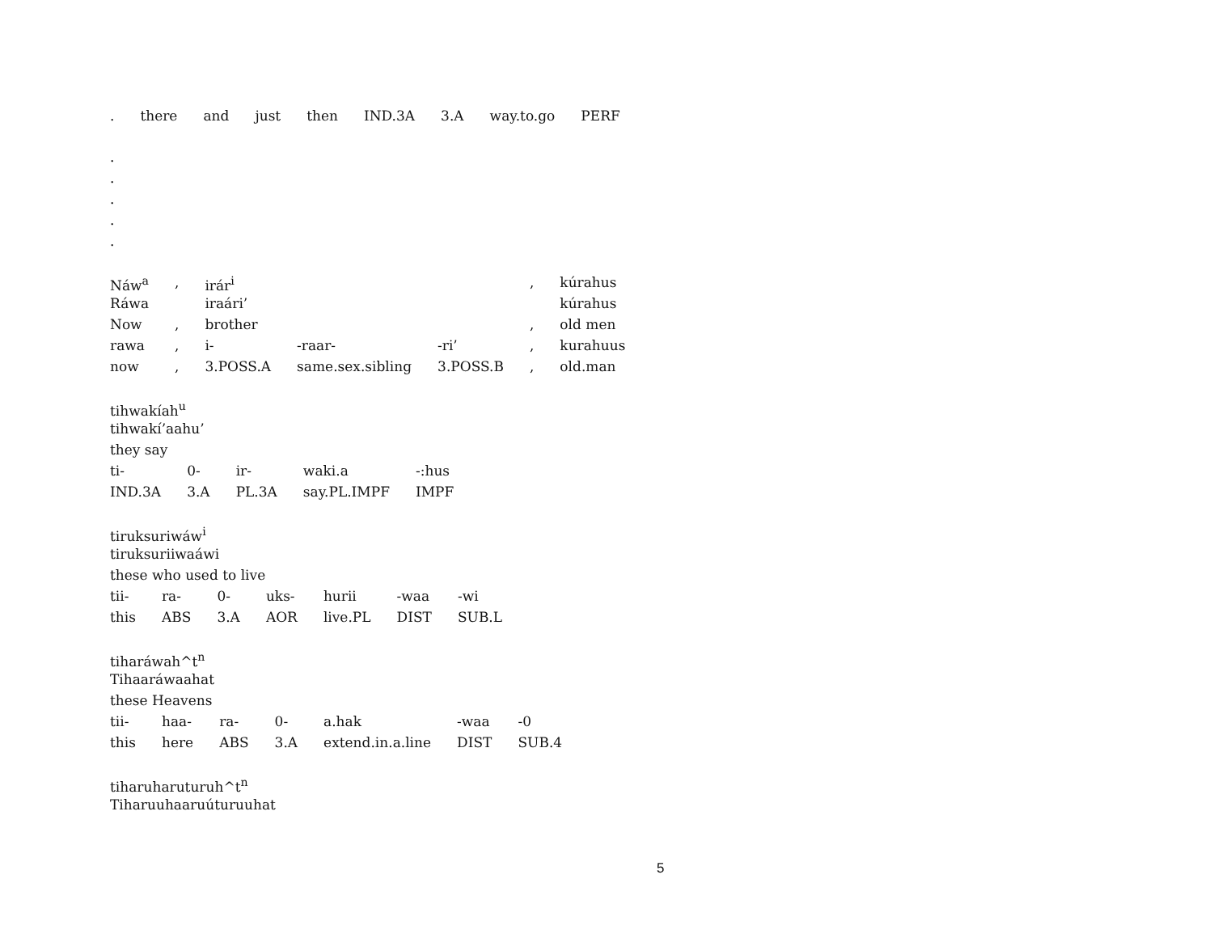| . | there | and | just | then | IND.3A | 3.A | way.to.go | PERF |
.
.
.
.
.
| Náw<sup>a</sup> | , | irár<sup>i</sup> | | | , | kúrahus |
| Ráwa | | iraári’ | | | | kúrahus |
| Now | , | brother | | | , | old men |
| rawa | , | i- | -raar- | -ri’ | , | kurahuus |
| now | , | 3.POSS.A | same.sex.sibling | 3.POSS.B | , | old.man |
tihwakíah<sup>u</sup>
tihwakí’aahu’
they say
| ti- | 0- | ir- | waki.a | -:hus |
| IND.3A | 3.A | PL.3A | say.PL.IMPF | IMPF |
tiruksuriwáw<sup>i</sup>
tiruksuriiwaáwi
these who used to live
| tii- | ra- | 0- | uks- | hurii | -waa | -wi |
| this | ABS | 3.A | AOR | live.PL | DIST | SUB.L |
tiharáwah^t<sup>n</sup>
Tihaaráwaahat
these Heavens
| tii- | haa- | ra- | 0- | a.hak | -waa | -0 |
| this | here | ABS | 3.A | extend.in.a.line | DIST | SUB.4 |
tiharuharuturuh^t<sup>n</sup>
Tiharuuhaaruúturuuhat
5